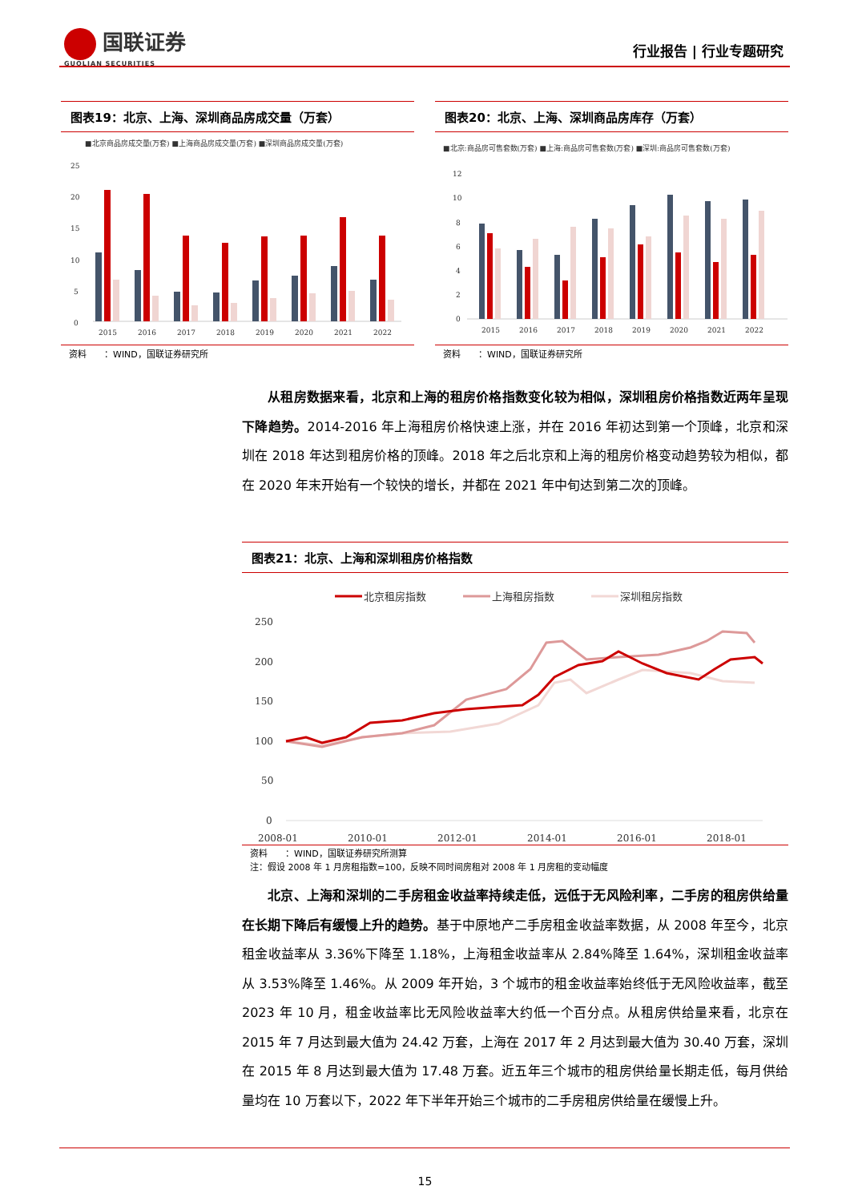国联证券
GUOLIAN SECURITIES
行业报告 | 行业专题研究
图表19：北京、上海、深圳商品房成交量（万套）
■北京商品房成交量(万套) ■上海商品房成交量(万套) ■深圳商品房成交量(万套)
25
20
15
10
5
0
2015
2016
2017
2018
2019
2020
2021
2022
资料　　：WIND，国联证券研究所
图表20：北京、上海、深圳商品房库存（万套）
■北京:商品房可售套数(万套) ■上海:商品房可售套数(万套) ■深圳:商品房可售套数(万套)
12
10
8
6
4
2
0
2015
2016
2017
2018
2019
2020
2021
2022
资料　　：WIND，国联证券研究所
从租房数据来看，北京和上海的租房价格指数变化较为相似，深圳租房价格指数近两年呈现下降趋势。2014-2016 年上海租房价格快速上涨，并在 2016 年初达到第一个顶峰，北京和深圳在 2018 年达到租房价格的顶峰。2018 年之后北京和上海的租房价格变动趋势较为相似，都在 2020 年末开始有一个较快的增长，并都在 2021 年中旬达到第二次的顶峰。
图表21：北京、上海和深圳租房价格指数
北京租房指数
上海租房指数
深圳租房指数
250
200
150
100
50
0
2008-01
2010-01
2012-01
2014-01
2016-01
2018-01
资料　　：WIND，国联证券研究所测算
注：假设 2008 年 1 月房租指数=100，反映不同时间房租对 2008 年 1 月房租的变动幅度
北京、上海和深圳的二手房租金收益率持续走低，远低于无风险利率，二手房的租房供给量在长期下降后有缓慢上升的趋势。基于中原地产二手房租金收益率数据，从 2008 年至今，北京租金收益率从 3.36%下降至 1.18%，上海租金收益率从 2.84%降至 1.64%，深圳租金收益率从 3.53%降至 1.46%。从 2009 年开始，3 个城市的租金收益率始终低于无风险收益率，截至 2023 年 10 月，租金收益率比无风险收益率大约低一个百分点。从租房供给量来看，北京在 2015 年 7 月达到最大值为 24.42 万套，上海在 2017 年 2 月达到最大值为 30.40 万套，深圳在 2015 年 8 月达到最大值为 17.48 万套。近五年三个城市的租房供给量长期走低，每月供给量均在 10 万套以下，2022 年下半年开始三个城市的二手房租房供给量在缓慢上升。
15